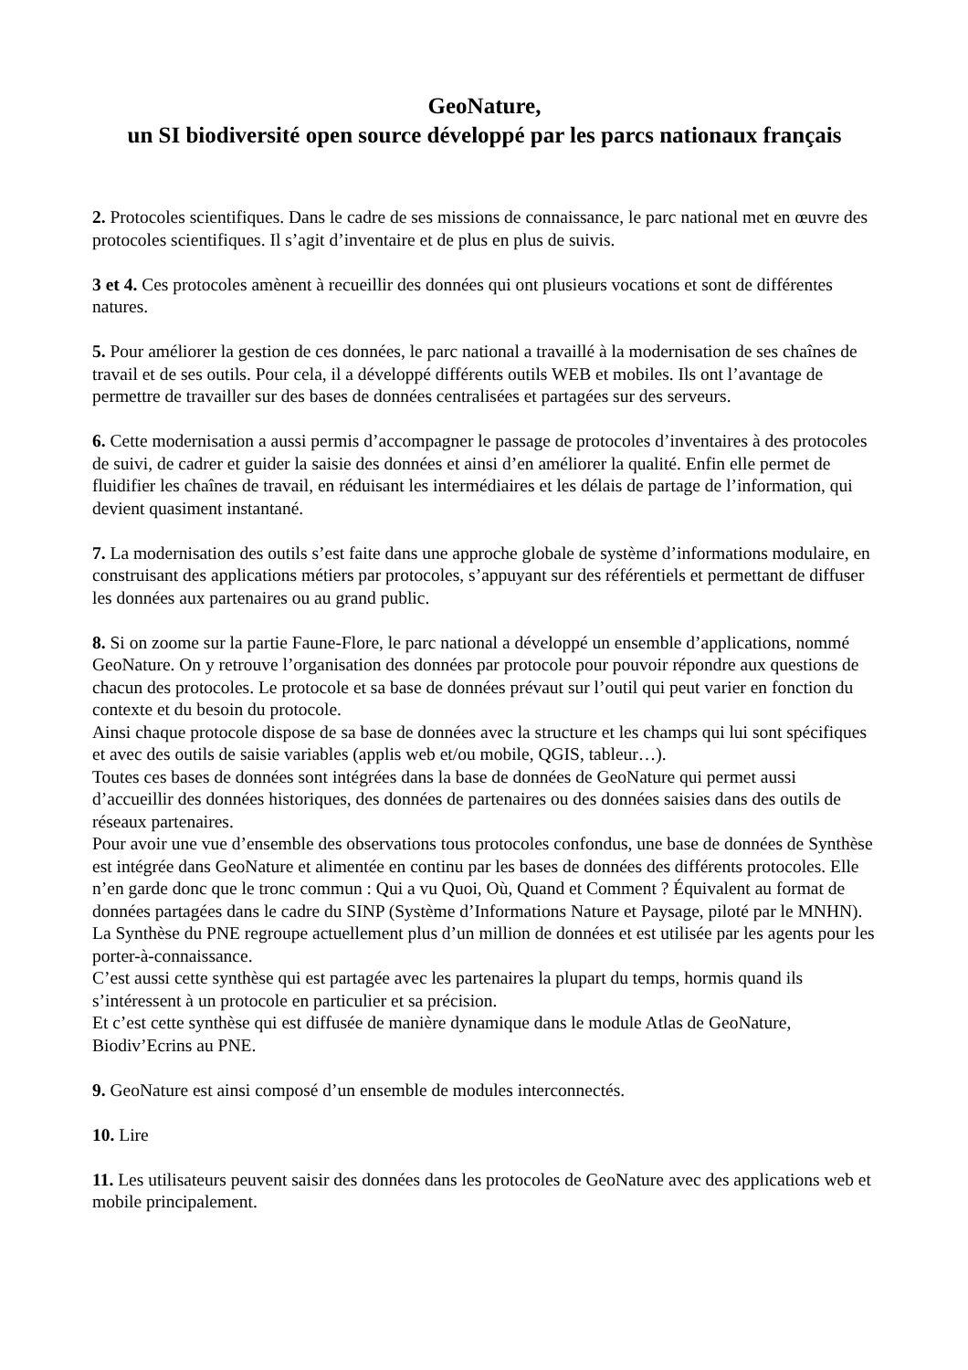GeoNature,
un SI biodiversité open source développé par les parcs nationaux français
2. Protocoles scientifiques. Dans le cadre de ses missions de connaissance, le parc national met en œuvre des protocoles scientifiques. Il s’agit d’inventaire et de plus en plus de suivis.
3 et 4. Ces protocoles amènent à recueillir des données qui ont plusieurs vocations et sont de différentes natures.
5. Pour améliorer la gestion de ces données, le parc national a travaillé à la modernisation de ses chaînes de travail et de ses outils. Pour cela, il a développé différents outils WEB et mobiles. Ils ont l’avantage de permettre de travailler sur des bases de données centralisées et partagées sur des serveurs.
6. Cette modernisation a aussi permis d’accompagner le passage de protocoles d’inventaires à des protocoles de suivi, de cadrer et guider la saisie des données et ainsi d’en améliorer la qualité. Enfin elle permet de fluidifier les chaînes de travail, en réduisant les intermédiaires et les délais de partage de l’information, qui devient quasiment instantané.
7. La modernisation des outils s’est faite dans une approche globale de système d’informations modulaire, en construisant des applications métiers par protocoles, s’appuyant sur des référentiels et permettant de diffuser les données aux partenaires ou au grand public.
8. Si on zoome sur la partie Faune-Flore, le parc national a développé un ensemble d’applications, nommé GeoNature. On y retrouve l’organisation des données par protocole pour pouvoir répondre aux questions de chacun des protocoles. Le protocole et sa base de données prévaut sur l’outil qui peut varier en fonction du contexte et du besoin du protocole.
Ainsi chaque protocole dispose de sa base de données avec la structure et les champs qui lui sont spécifiques et avec des outils de saisie variables (applis web et/ou mobile, QGIS, tableur…).
Toutes ces bases de données sont intégrées dans la base de données de GeoNature qui permet aussi d’accueillir des données historiques, des données de partenaires ou des données saisies dans des outils de réseaux partenaires.
Pour avoir une vue d’ensemble des observations tous protocoles confondus, une base de données de Synthèse est intégrée dans GeoNature et alimentée en continu par les bases de données des différents protocoles. Elle n’en garde donc que le tronc commun : Qui a vu Quoi, Où, Quand et Comment ? Équivalent au format de données partagées dans le cadre du SINP (Système d’Informations Nature et Paysage, piloté par le MNHN).
La Synthèse du PNE regroupe actuellement plus d’un million de données et est utilisée par les agents pour les porter-à-connaissance.
C’est aussi cette synthèse qui est partagée avec les partenaires la plupart du temps, hormis quand ils s’intéressent à un protocole en particulier et sa précision.
Et c’est cette synthèse qui est diffusée de manière dynamique dans le module Atlas de GeoNature, Biodiv’Ecrins au PNE.
9. GeoNature est ainsi composé d’un ensemble de modules interconnectés.
10. Lire
11. Les utilisateurs peuvent saisir des données dans les protocoles de GeoNature avec des applications web et mobile principalement.